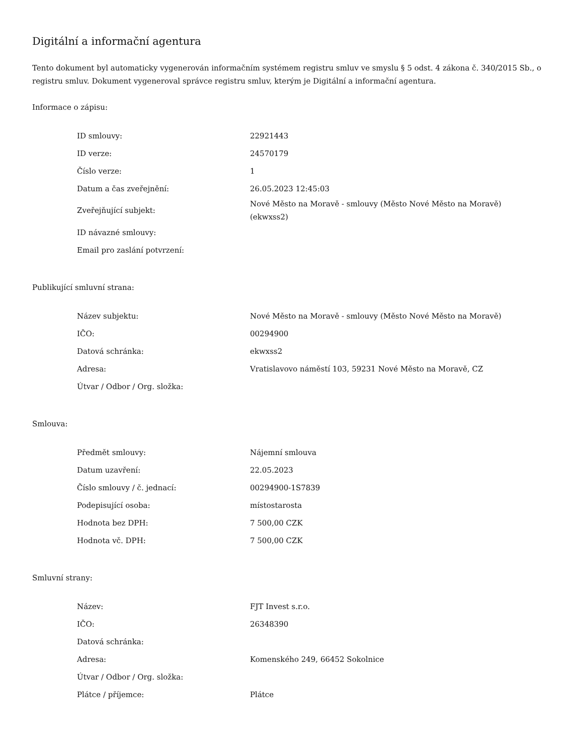Digitální a informační agentura
Tento dokument byl automaticky vygenerován informačním systémem registru smluv ve smyslu § 5 odst. 4 zákona č. 340/2015 Sb., o registru smluv. Dokument vygeneroval správce registru smluv, kterým je Digitální a informační agentura.
Informace o zápisu:
| ID smlouvy: | 22921443 |
| ID verze: | 24570179 |
| Číslo verze: | 1 |
| Datum a čas zveřejnění: | 26.05.2023 12:45:03 |
| Zveřejňující subjekt: | Nové Město na Moravě - smlouvy (Město Nové Město na Moravě) (ekwxss2) |
| ID návazné smlouvy: | |
| Email pro zaslání potvrzení: | |
Publikující smluvní strana:
| Název subjektu: | Nové Město na Moravě - smlouvy (Město Nové Město na Moravě) |
| IČO: | 00294900 |
| Datová schránka: | ekwxss2 |
| Adresa: | Vratislavovo náměstí 103, 59231 Nové Město na Moravě, CZ |
| Útvar / Odbor / Org. složka: | |
Smlouva:
| Předmět smlouvy: | Nájemní smlouva |
| Datum uzavření: | 22.05.2023 |
| Číslo smlouvy / č. jednací: | 00294900-1S7839 |
| Podepisující osoba: | místostarosta |
| Hodnota bez DPH: | 7 500,00 CZK |
| Hodnota vč. DPH: | 7 500,00 CZK |
Smluvní strany:
| Název: | FJT Invest s.r.o. |
| IČO: | 26348390 |
| Datová schránka: | |
| Adresa: | Komenského 249, 66452 Sokolnice |
| Útvar / Odbor / Org. složka: | |
| Plátce / příjemce: | Plátce |